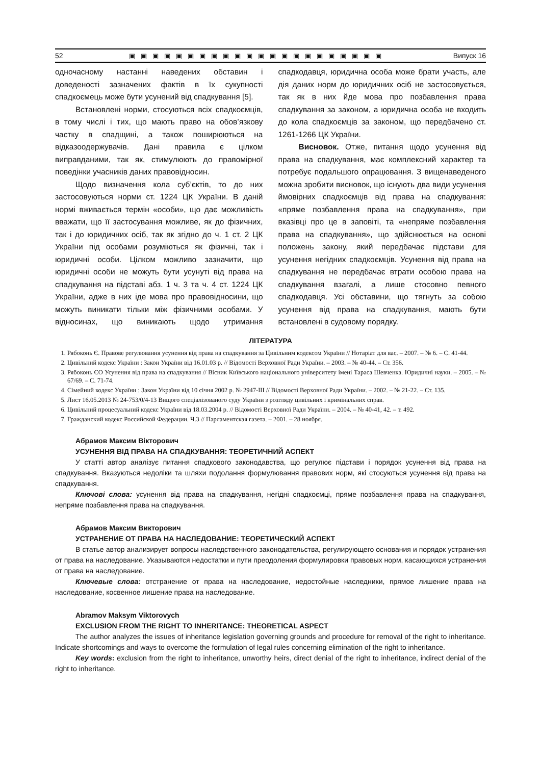52 ▣▣▣▣▣▣▣▣▣▣▣▣▣▣▣▣▣▣▣▣▣▣ Випуск 16
одночасному настанні наведених обставин і доведеності зазначених фактів в їх сукупності спадкоємець може бути усунений від спадкування [5].
Встановлені норми, стосуються всіх спадкоємців, в тому числі і тих, що мають право на обов’язкову частку в спадщині, а також поширюються на відказоодержувачів. Дані правила є цілком виправданими, так як, стимулюють до правомірної поведінки учасників даних правовідносин.
Щодо визначення кола суб’єктів, то до них застосовуються норми ст. 1224 ЦК України. В даній нормі вживається термін «особи», що дає можливість вважати, що її застосування можливе, як до фізичних, так і до юридичних осіб, так як згідно до ч. 1 ст. 2 ЦК України під особами розуміються як фізичні, так і юридичні особи. Цілком можливо зазначити, що юридичні особи не можуть бути усунуті від права на спадкування на підставі абз. 1 ч. 3 та ч. 4 ст. 1224 ЦК України, адже в них іде мова про правовідносини, що можуть виникати тільки між фізичними особами. У відносинах, що виникають щодо утримання спадкодавця, юридична особа може брати участь, але дія даних норм до юридичних осіб не застосовується, так як в них йде мова про позбавлення права спадкування за законом, а юридична особа не входить до кола спадкоємців за законом, що передбачено ст. 1261-1266 ЦК України.
Висновок. Отже, питання щодо усунення від права на спадкування, має комплексний характер та потребує подальшого опрацювання. З вищенаведеного можна зробити висновок, що існують два види усунення ймовірних спадкоємців від права на спадкування: «пряме позбавлення права на спадкування», при вказівці про це в заповіті, та «непряме позбавлення права на спадкування», що здійснюється на основі положень закону, який передбачає підстави для усунення негідних спадкоємців. Усунення від права на спадкування не передбачає втрати особою права на спадкування взагалі, а лише стосовно певного спадкодавця. Усі обставини, що тягнуть за собою усунення від права на спадкування, мають бути встановлені в судовому порядку.
ЛІТЕРАТУРА
1. Рябоконь Є. Правове регулювання усунення від права на спадкування за Цивільним кодексом України // Нотаріат для вас. – 2007. – № 6. – С. 41-44.
2. Цивільний кодекс України : Закон України від 16.01.03 р. // Відомості Верховної Ради України. – 2003. – № 40-44. – Ст. 356.
3. Рябоконь ЄО Усунення від права на спадкування // Вісник Київського національного університету імені Тараса Шевченка. Юридичні науки. – 2005. – № 67/69. – С. 71-74.
4. Сімейний кодекс України : Закон України від 10 січня 2002 р. № 2947-ІІІ // Відомості Верховної Ради України. – 2002. – № 21-22. – Ст. 135.
5. Лист 16.05.2013 № 24-753/0/4-13 Вищого спеціалізованого суду України з розгляду цивільних і кримінальних справ.
6. Цивільний процесуальний кодекс України від 18.03.2004 р. // Відомості Верховної Ради України. – 2004. – № 40-41, 42. – т. 492.
7. Гражданский кодекс Российской Федерации. Ч.3 // Парламентская газета. – 2001. – 28 ноября.
Абрамов Максим Вікторович
УСУНЕННЯ ВІД ПРАВА НА СПАДКУВАННЯ: ТЕОРЕТИЧНИЙ АСПЕКТ
У статті автор аналізує питання спадкового законодавства, що регулює підстави і порядок усунення від права на спадкування. Вказуються недоліки та шляхи подолання формулювання правових норм, які стосуються усунення від права на спадкування.
Ключові слова: усунення від права на спадкування, негідні спадкоємці, пряме позбавлення права на спадкування, непряме позбавлення права на спадкування.
Абрамов Максим Викторович
УСТРАНЕНИЕ ОТ ПРАВА НА НАСЛЕДОВАНИЕ: ТЕОРЕТИЧЕСКИЙ АСПЕКТ
В статье автор анализирует вопросы наследственного законодательства, регулирующего основания и порядок устранения от права на наследование. Указываются недостатки и пути преодоления формулировки правовых норм, касающихся устранения от права на наследование.
Ключевые слова: отстранение от права на наследование, недостойные наследники, прямое лишение права на наследование, косвенное лишение права на наследование.
Abramov Maksym Viktorovych
EXCLUSION FROM THE RIGHT TO INHERITANCE: THEORETICAL ASPECT
The author analyzes the issues of inheritance legislation governing grounds and procedure for removal of the right to inheritance. Indicate shortcomings and ways to overcome the formulation of legal rules concerning elimination of the right to inheritance.
Key words: exclusion from the right to inheritance, unworthy heirs, direct denial of the right to inheritance, indirect denial of the right to inheritance.